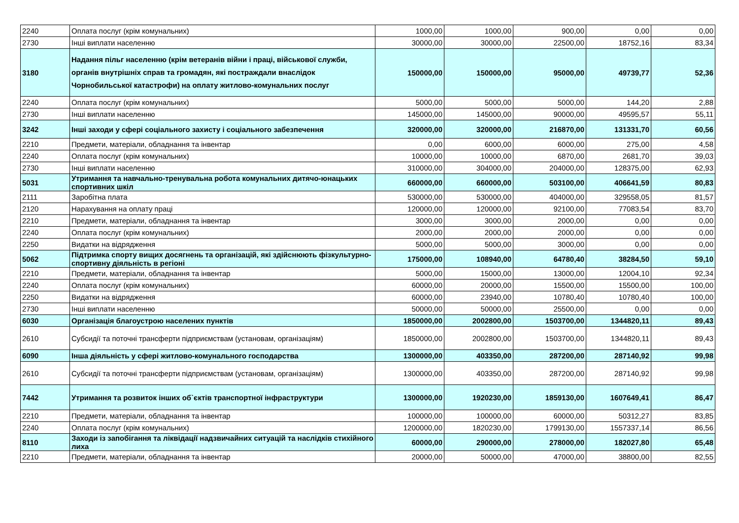| 2240 | Оплата послуг (крім комунальних) | 1000,00 | 1000,00 | 900,00 | 0,00 | 0,00 |
| 2730 | Інші виплати населенню | 30000,00 | 30000,00 | 22500,00 | 18752,16 | 83,34 |
| 3180 | Надання пільг населенню (крім ветеранів війни і праці, військової служби, органів внутрішніх справ та громадян, які постраждали внаслідок Чорнобильської катастрофи) на оплату житлово-комунальних послуг | 150000,00 | 150000,00 | 95000,00 | 49739,77 | 52,36 |
| 2240 | Оплата послуг (крім комунальних) | 5000,00 | 5000,00 | 5000,00 | 144,20 | 2,88 |
| 2730 | Інші виплати населенню | 145000,00 | 145000,00 | 90000,00 | 49595,57 | 55,11 |
| 3242 | Інші заходи у сфері соціального захисту і соціального забезпечення | 320000,00 | 320000,00 | 216870,00 | 131331,70 | 60,56 |
| 2210 | Предмети, матеріали, обладнання та інвентар | 0,00 | 6000,00 | 6000,00 | 275,00 | 4,58 |
| 2240 | Оплата послуг (крім комунальних) | 10000,00 | 10000,00 | 6870,00 | 2681,70 | 39,03 |
| 2730 | Інші виплати населенню | 310000,00 | 304000,00 | 204000,00 | 128375,00 | 62,93 |
| 5031 | Утримання та навчально-тренувальна робота комунальних дитячо-юнацьких спортивних шкіл | 660000,00 | 660000,00 | 503100,00 | 406641,59 | 80,83 |
| 2111 | Заробітна плата | 530000,00 | 530000,00 | 404000,00 | 329558,05 | 81,57 |
| 2120 | Нарахування на оплату праці | 120000,00 | 120000,00 | 92100,00 | 77083,54 | 83,70 |
| 2210 | Предмети, матеріали, обладнання та інвентар | 3000,00 | 3000,00 | 2000,00 | 0,00 | 0,00 |
| 2240 | Оплата послуг (крім комунальних) | 2000,00 | 2000,00 | 2000,00 | 0,00 | 0,00 |
| 2250 | Видатки на відрядження | 5000,00 | 5000,00 | 3000,00 | 0,00 | 0,00 |
| 5062 | Підтримка спорту вищих досягнень та організацій, які здійснюють фізкультурно-спортивну діяльність в регіоні | 175000,00 | 108940,00 | 64780,40 | 38284,50 | 59,10 |
| 2210 | Предмети, матеріали, обладнання та інвентар | 5000,00 | 15000,00 | 13000,00 | 12004,10 | 92,34 |
| 2240 | Оплата послуг (крім комунальних) | 60000,00 | 20000,00 | 15500,00 | 15500,00 | 100,00 |
| 2250 | Видатки на відрядження | 60000,00 | 23940,00 | 10780,40 | 10780,40 | 100,00 |
| 2730 | Інші виплати населенню | 50000,00 | 50000,00 | 25500,00 | 0,00 | 0,00 |
| 6030 | Організація благоустрою населених пунктів | 1850000,00 | 2002800,00 | 1503700,00 | 1344820,11 | 89,43 |
| 2610 | Субсидії та поточні трансферти підприємствам (установам, організаціям) | 1850000,00 | 2002800,00 | 1503700,00 | 1344820,11 | 89,43 |
| 6090 | Інша діяльність у сфері житлово-комунального господарства | 1300000,00 | 403350,00 | 287200,00 | 287140,92 | 99,98 |
| 2610 | Субсидії та поточні трансферти підприємствам (установам, організаціям) | 1300000,00 | 403350,00 | 287200,00 | 287140,92 | 99,98 |
| 7442 | Утримання та розвиток інших об`єктів транспортної інфраструктури | 1300000,00 | 1920230,00 | 1859130,00 | 1607649,41 | 86,47 |
| 2210 | Предмети, матеріали, обладнання та інвентар | 100000,00 | 100000,00 | 60000,00 | 50312,27 | 83,85 |
| 2240 | Оплата послуг (крім комунальних) | 1200000,00 | 1820230,00 | 1799130,00 | 1557337,14 | 86,56 |
| 8110 | Заходи із запобігання та ліквідації надзвичайних ситуацій та наслідків стихійного лиха | 60000,00 | 290000,00 | 278000,00 | 182027,80 | 65,48 |
| 2210 | Предмети, матеріали, обладнання та інвентар | 20000,00 | 50000,00 | 47000,00 | 38800,00 | 82,55 |